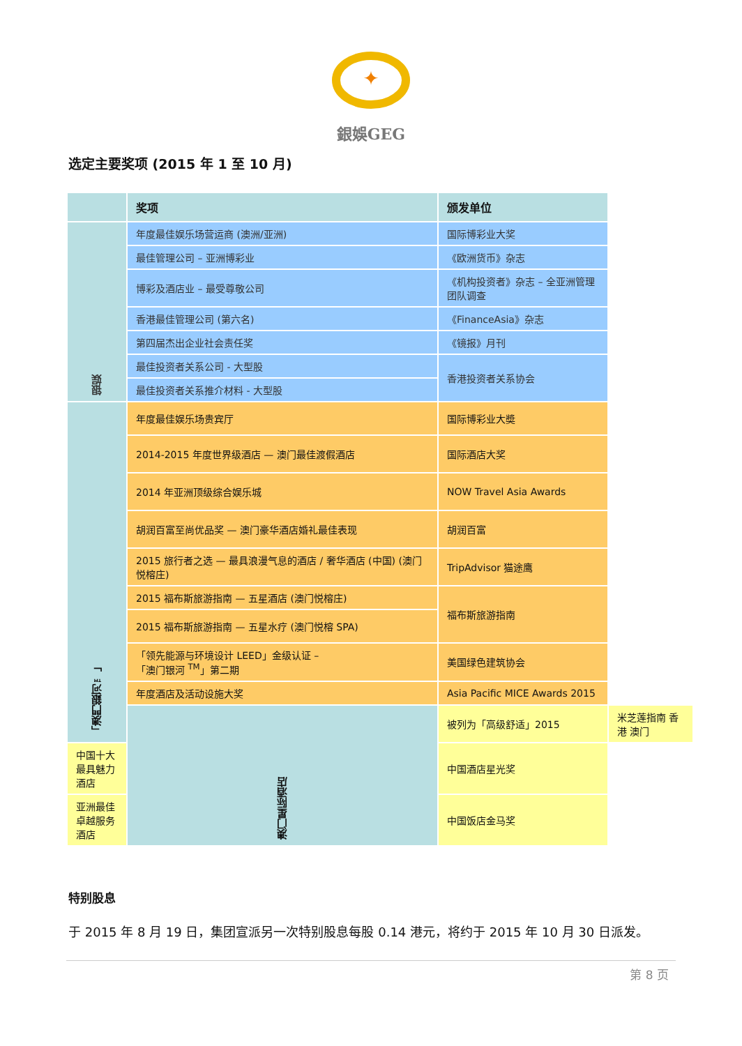✦
銀娛GEG
选定主要奖项 (2015 年 1 至 10 月)
| | 奖项 | 颁发单位 | |
| --- | --- | --- | --- |
| 银娱 | 年度最佳娱乐场营运商 (澳洲/亚洲) | 国际博彩业大奖 | |
| | 最佳管理公司 – 亚洲博彩业 | 《欧洲货币》杂志 | |
| | 博彩及酒店业 – 最受尊敬公司 | 《机构投资者》杂志 – 全亚洲管理团队调查 | |
| | 香港最佳管理公司 (第六名) | 《FinanceAsia》杂志 | |
| | 第四届杰出企业社会责任奖 | 《镜报》月刊 | |
| | 最佳投资者关系公司 - 大型股 | 香港投资者关系协会 | |
| | 最佳投资者关系推介材料 - 大型股 | | |
| 「澳門銀河™」 | 年度最佳娱乐场贵宾厅 | 国际博彩业大奬 | |
| | 2014-2015 年度世界级酒店 — 澳门最佳渡假酒店 | 国际酒店大奖 | |
| | 2014 年亚洲顶级综合娱乐城 | NOW Travel Asia Awards | |
| | 胡润百富至尚优品奖 — 澳门豪华酒店婚礼最佳表现 | 胡润百富 | |
| | 2015 旅行者之选 — 最具浪漫气息的酒店 / 奢华酒店 (中国) (澳门悦榕庄) | TripAdvisor 猫途鹰 | |
| | 2015 福布斯旅游指南 — 五星酒店 (澳门悦榕庄) | 福布斯旅游指南 | |
| | 2015 福布斯旅游指南 — 五星水疗 (澳门悦榕 SPA) | | |
| | 「领先能源与环境设计 LEED」金级认证 – 「澳门银河 <sup>TM</sup>」第二期 | 美国绿色建筑协会 | |
| | 年度酒店及活动设施大奖 | Asia Pacific MICE Awards 2015 | |
| | 澳门星际酒店 | 被列为「高级舒适」2015 | 米芝莲指南 香港 澳门 |
| 中国十大最具魅力酒店 | | 中国酒店星光奖 | |
| 亚洲最佳卓越服务酒店 | | 中国饭店金马奖 | |
特别股息
于 2015 年 8 月 19 日，集团宣派另一次特别股息每股 0.14 港元，将约于 2015 年 10 月 30 日派发。
第 8 页